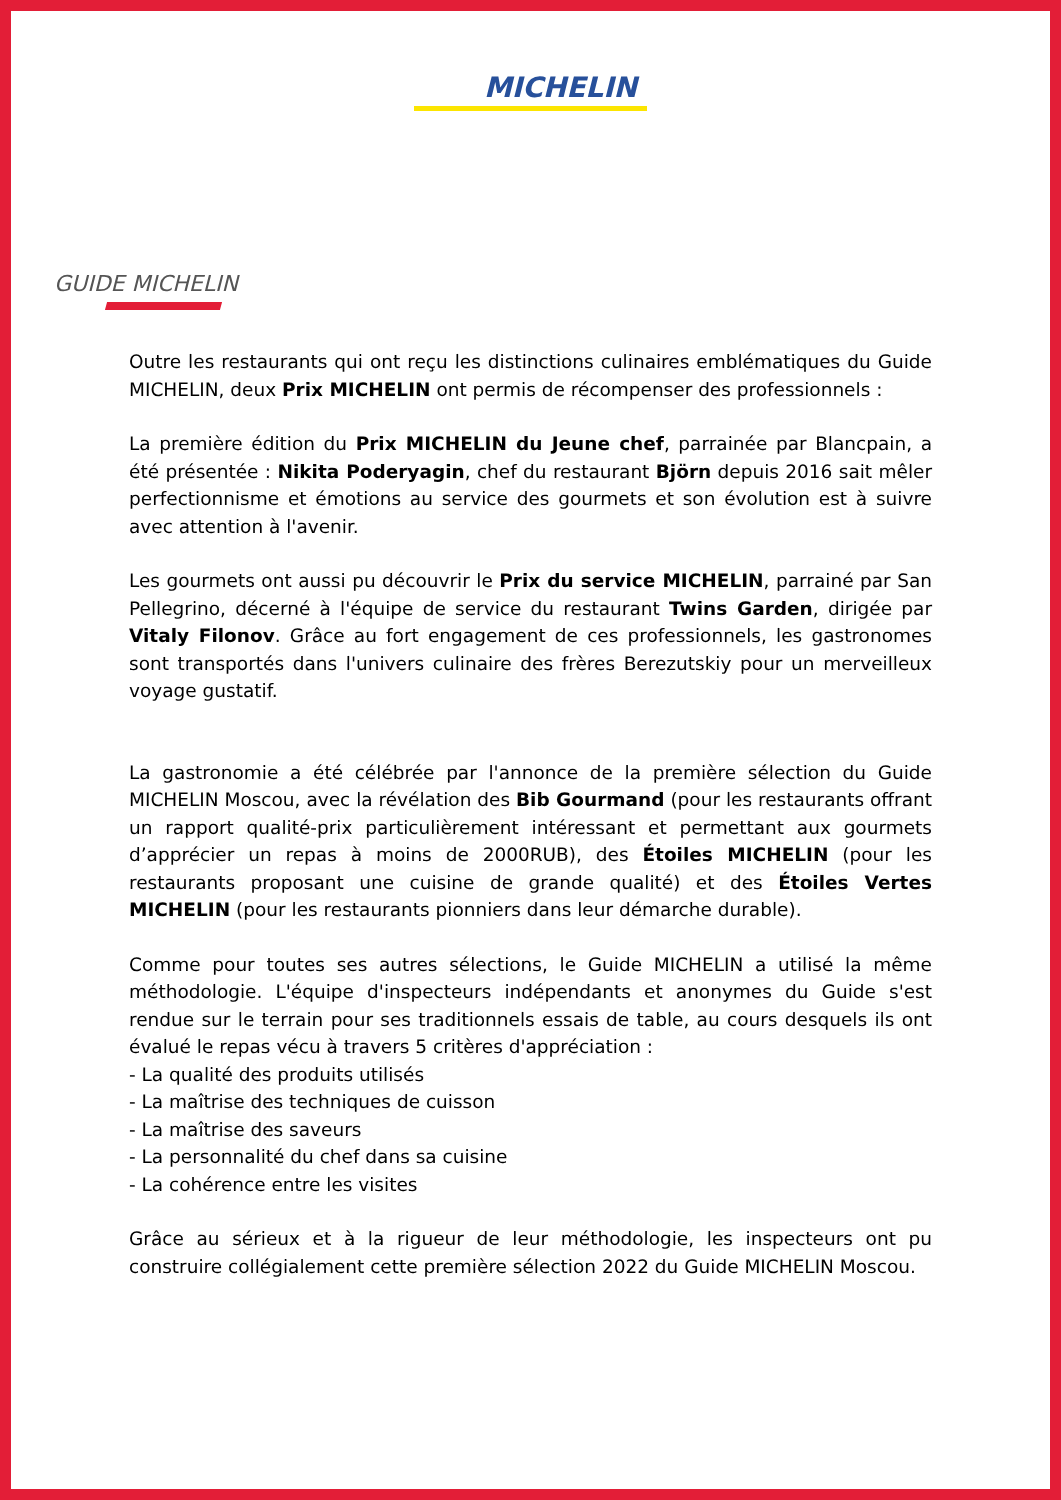MICHELIN
GUIDE MICHELIN
Outre les restaurants qui ont reçu les distinctions culinaires emblématiques du Guide MICHELIN, deux Prix MICHELIN ont permis de récompenser des professionnels :
La première édition du Prix MICHELIN du Jeune chef, parrainée par Blancpain, a été présentée : Nikita Poderyagin, chef du restaurant Björn depuis 2016 sait mêler perfectionnisme et émotions au service des gourmets et son évolution est à suivre avec attention à l'avenir.
Les gourmets ont aussi pu découvrir le Prix du service MICHELIN, parrainé par San Pellegrino, décerné à l'équipe de service du restaurant Twins Garden, dirigée par Vitaly Filonov. Grâce au fort engagement de ces professionnels, les gastronomes sont transportés dans l'univers culinaire des frères Berezutskiy pour un merveilleux voyage gustatif.
La gastronomie a été célébrée par l'annonce de la première sélection du Guide MICHELIN Moscou, avec la révélation des Bib Gourmand (pour les restaurants offrant un rapport qualité-prix particulièrement intéressant et permettant aux gourmets d’apprécier un repas à moins de 2000RUB), des Étoiles MICHELIN (pour les restaurants proposant une cuisine de grande qualité) et des Étoiles Vertes MICHELIN (pour les restaurants pionniers dans leur démarche durable).
Comme pour toutes ses autres sélections, le Guide MICHELIN a utilisé la même méthodologie. L'équipe d'inspecteurs indépendants et anonymes du Guide s'est rendue sur le terrain pour ses traditionnels essais de table, au cours desquels ils ont évalué le repas vécu à travers 5 critères d'appréciation :
- La qualité des produits utilisés
- La maîtrise des techniques de cuisson
- La maîtrise des saveurs
- La personnalité du chef dans sa cuisine
- La cohérence entre les visites
Grâce au sérieux et à la rigueur de leur méthodologie, les inspecteurs ont pu construire collégialement cette première sélection 2022 du Guide MICHELIN Moscou.